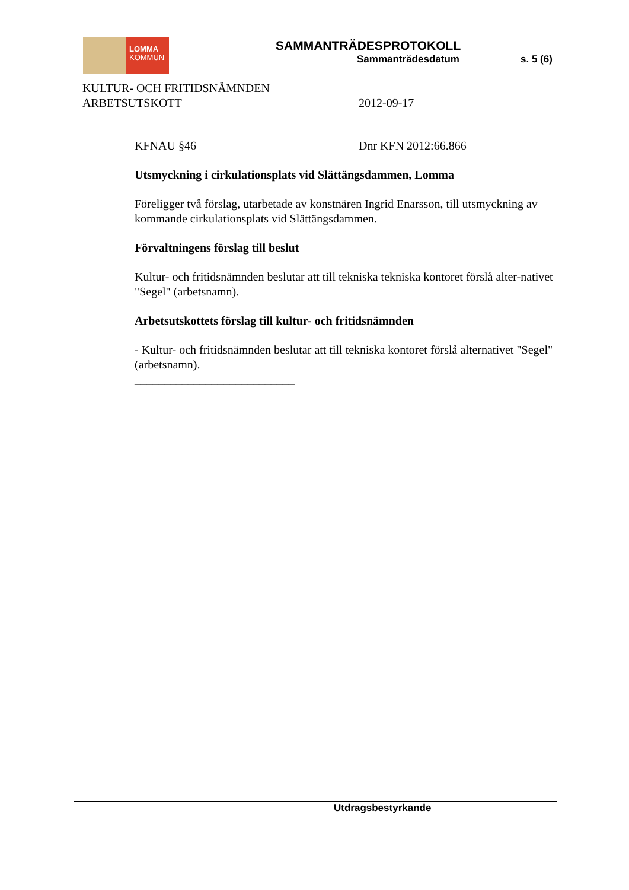LOMMA
KOMMUN
SAMMANTRÄDESPROTOKOLL
Sammanträdesdatum s. 5 (6)
KULTUR- OCH FRITIDSNÄMNDEN
ARBETSUTSKOTT
2012-09-17
KFNAU §46 Dnr KFN 2012:66.866
Utsmyckning i cirkulationsplats vid Slättängsdammen, Lomma
Föreligger två förslag, utarbetade av konstnären Ingrid Enarsson, till utsmyckning av kommande cirkulationsplats vid Slättängsdammen.
Förvaltningens förslag till beslut
Kultur- och fritidsnämnden beslutar att till tekniska tekniska kontoret förslå alter-nativet "Segel" (arbetsnamn).
Arbetsutskottets förslag till kultur- och fritidsnämnden
- Kultur- och fritidsnämnden beslutar att till tekniska kontoret förslå alternativet "Segel" (arbetsnamn).
___________________________
Utdragsbestyrkande